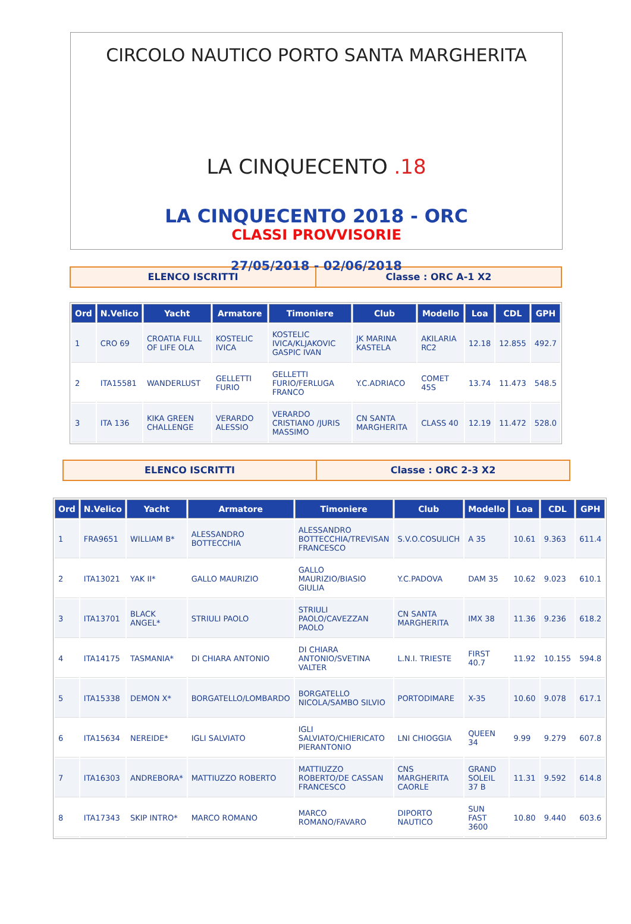CIRCOLO NAUTICO PORTO SANTA MARGHERITA
LA CINQUECENTO .18
LA CINQUECENTO 2018 - ORC
CLASSI PROVVISORIE
27/05/2018 - 02/06/2018
ELENCO ISCRITTI Classe : ORC A-1 X2
| Ord | N.Velico | Yacht | Armatore | Timoniere | Club | Modello | Loa | CDL | GPH |
| --- | --- | --- | --- | --- | --- | --- | --- | --- | --- |
| 1 | CRO 69 | CROATIA FULL OF LIFE OLA | KOSTELIC IVICA | KOSTELIC IVICA/KLJAKOVIC GASPIC IVAN | JK MARINA KASTELA | AKILARIA RC2 | 12.18 | 12.855 | 492.7 |
| 2 | ITA15581 | WANDERLUST | GELLETTI FURIO | GELLETTI FURIO/FERLUGA FRANCO | Y.C.ADRIACO | COMET 45S | 13.74 | 11.473 | 548.5 |
| 3 | ITA 136 | KIKA GREEN CHALLENGE | VERARDO ALESSIO | VERARDO CRISTIANO /JURIS MASSIMO | CN SANTA MARGHERITA | CLASS 40 | 12.19 | 11.472 | 528.0 |
ELENCO ISCRITTI Classe : ORC 2-3 X2
| Ord | N.Velico | Yacht | Armatore | Timoniere | Club | Modello | Loa | CDL | GPH |
| --- | --- | --- | --- | --- | --- | --- | --- | --- | --- |
| 1 | FRA9651 | WILLIAM B* | ALESSANDRO BOTTECCHIA | ALESSANDRO BOTTECCHIA/TREVISAN FRANCESCO | S.V.O.COSULICH | A 35 | 10.61 | 9.363 | 611.4 |
| 2 | ITA13021 | YAK II* | GALLO MAURIZIO | GALLO MAURIZIO/BIASIO GIULIA | Y.C.PADOVA | DAM 35 | 10.62 | 9.023 | 610.1 |
| 3 | ITA13701 | BLACK ANGEL* | STRIULI PAOLO | STRIULI PAOLO/CAVEZZAN PAOLO | CN SANTA MARGHERITA | IMX 38 | 11.36 | 9.236 | 618.2 |
| 4 | ITA14175 | TASMANIA* | DI CHIARA ANTONIO | DI CHIARA ANTONIO/SVETINA VALTER | L.N.I. TRIESTE | FIRST 40.7 | 11.92 | 10.155 | 594.8 |
| 5 | ITA15338 | DEMON X* | BORGATELLO/LOMBARDO | BORGATELLO NICOLA/SAMBO SILVIO | PORTODIMARE | X-35 | 10.60 | 9.078 | 617.1 |
| 6 | ITA15634 | NEREIDE* | IGLI SALVIATO | IGLI SALVIATO/CHIERICATO PIERANTONIO | LNI CHIOGGIA | QUEEN 34 | 9.99 | 9.279 | 607.8 |
| 7 | ITA16303 | ANDREBORA* | MATTIUZZO ROBERTO | MATTIUZZO ROBERTO/DE CASSAN FRANCESCO | CNS MARGHERITA CAORLE | GRAND SOLEIL 37 B | 11.31 | 9.592 | 614.8 |
| 8 | ITA17343 | SKIP INTRO* | MARCO ROMANO | MARCO ROMANO/FAVARO | DIPORTO NAUTICO | SUN FAST 3600 | 10.80 | 9.440 | 603.6 |